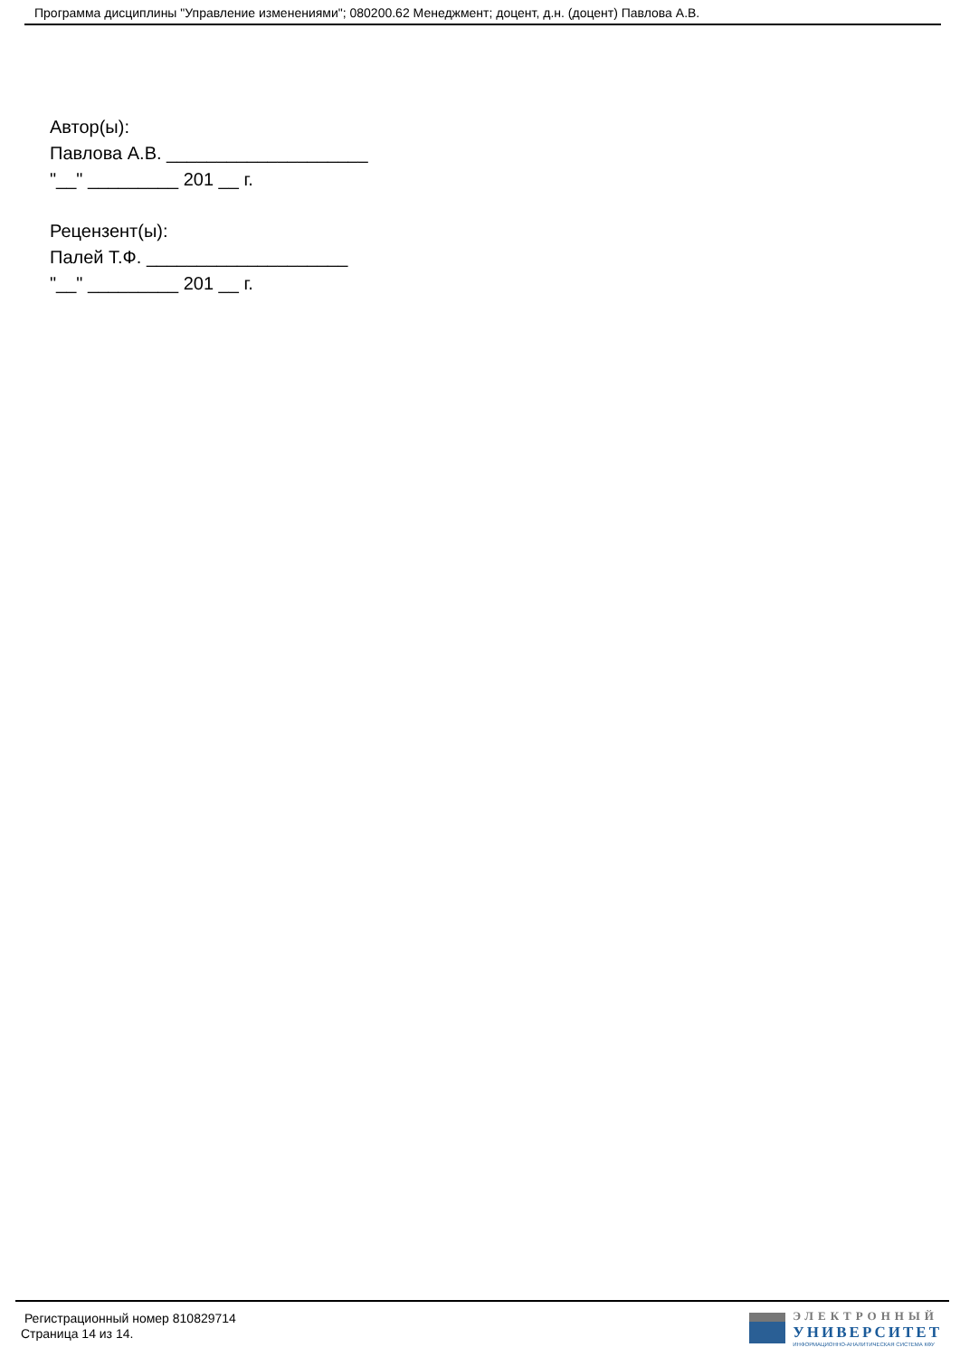Программа дисциплины "Управление изменениями"; 080200.62 Менеджмент; доцент, д.н. (доцент) Павлова А.В.
Автор(ы):
Павлова А.В. ____________________
"__" _________ 201 __ г.
Рецензент(ы):
Палей Т.Ф. ____________________
"__" _________ 201 __ г.
Регистрационный номер 810829714
Страница 14 из 14.
ЭЛЕКТРОННЫЙ
УНИВЕРСИТЕТ
ИНФОРМАЦИОННО-АНАЛИТИЧЕСКАЯ СИСТЕМА КФУ